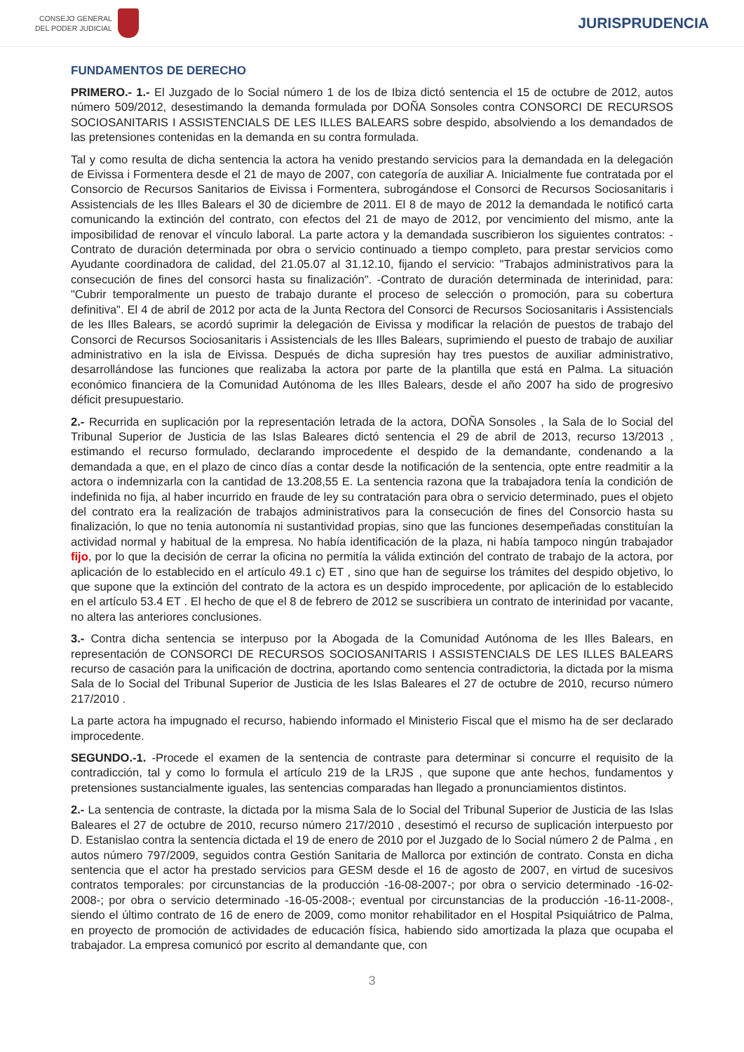CONSEJO GENERAL
DEL PODER JUDICIAL
JURISPRUDENCIA
FUNDAMENTOS DE DERECHO
PRIMERO.- 1.- El Juzgado de lo Social número 1 de los de Ibiza dictó sentencia el 15 de octubre de 2012, autos número 509/2012, desestimando la demanda formulada por DOÑA Sonsoles contra CONSORCI DE RECURSOS SOCIOSANITARIS I ASSISTENCIALS DE LES ILLES BALEARS sobre despido, absolviendo a los demandados de las pretensiones contenidas en la demanda en su contra formulada.
Tal y como resulta de dicha sentencia la actora ha venido prestando servicios para la demandada en la delegación de Eivissa i Formentera desde el 21 de mayo de 2007, con categoría de auxiliar A. Inicialmente fue contratada por el Consorcio de Recursos Sanitarios de Eivissa i Formentera, subrogándose el Consorci de Recursos Sociosanitaris i Assistencials de les Illes Balears el 30 de diciembre de 2011. El 8 de mayo de 2012 la demandada le notificó carta comunicando la extinción del contrato, con efectos del 21 de mayo de 2012, por vencimiento del mismo, ante la imposibilidad de renovar el vínculo laboral. La parte actora y la demandada suscribieron los siguientes contratos: -Contrato de duración determinada por obra o servicio continuado a tiempo completo, para prestar servicios como Ayudante coordinadora de calidad, del 21.05.07 al 31.12.10, fijando el servicio: "Trabajos administrativos para la consecución de fines del consorci hasta su finalización". -Contrato de duración determinada de interinidad, para: "Cubrir temporalmente un puesto de trabajo durante el proceso de selección o promoción, para su cobertura definitiva". El 4 de abril de 2012 por acta de la Junta Rectora del Consorci de Recursos Sociosanitaris i Assistencials de les Illes Balears, se acordó suprimir la delegación de Eivissa y modificar la relación de puestos de trabajo del Consorci de Recursos Sociosanitaris i Assistencials de les Illes Balears, suprimiendo el puesto de trabajo de auxiliar administrativo en la isla de Eivissa. Después de dicha supresión hay tres puestos de auxiliar administrativo, desarrollándose las funciones que realizaba la actora por parte de la plantilla que está en Palma. La situación económico financiera de la Comunidad Autónoma de les Illes Balears, desde el año 2007 ha sido de progresivo déficit presupuestario.
2.- Recurrida en suplicación por la representación letrada de la actora, DOÑA Sonsoles , la Sala de lo Social del Tribunal Superior de Justicia de las Islas Baleares dictó sentencia el 29 de abril de 2013, recurso 13/2013 , estimando el recurso formulado, declarando improcedente el despido de la demandante, condenando a la demandada a que, en el plazo de cinco días a contar desde la notificación de la sentencia, opte entre readmitir a la actora o indemnizarla con la cantidad de 13.208,55 E. La sentencia razona que la trabajadora tenía la condición de indefinida no fija, al haber incurrido en fraude de ley su contratación para obra o servicio determinado, pues el objeto del contrato era la realización de trabajos administrativos para la consecución de fines del Consorcio hasta su finalización, lo que no tenia autonomía ni sustantividad propias, sino que las funciones desempeñadas constituían la actividad normal y habitual de la empresa. No había identificación de la plaza, ni había tampoco ningún trabajador fijo, por lo que la decisión de cerrar la oficina no permitía la válida extinción del contrato de trabajo de la actora, por aplicación de lo establecido en el artículo 49.1 c) ET , sino que han de seguirse los trámites del despido objetivo, lo que supone que la extinción del contrato de la actora es un despido improcedente, por aplicación de lo establecido en el artículo 53.4 ET . El hecho de que el 8 de febrero de 2012 se suscribiera un contrato de interinidad por vacante, no altera las anteriores conclusiones.
3.- Contra dicha sentencia se interpuso por la Abogada de la Comunidad Autónoma de les Illes Balears, en representación de CONSORCI DE RECURSOS SOCIOSANITARIS I ASSISTENCIALS DE LES ILLES BALEARS recurso de casación para la unificación de doctrina, aportando como sentencia contradictoria, la dictada por la misma Sala de lo Social del Tribunal Superior de Justicia de les Islas Baleares el 27 de octubre de 2010, recurso número 217/2010 .
La parte actora ha impugnado el recurso, habiendo informado el Ministerio Fiscal que el mismo ha de ser declarado improcedente.
SEGUNDO.-1. -Procede el examen de la sentencia de contraste para determinar si concurre el requisito de la contradicción, tal y como lo formula el artículo 219 de la LRJS , que supone que ante hechos, fundamentos y pretensiones sustancialmente iguales, las sentencias comparadas han llegado a pronunciamientos distintos.
2.- La sentencia de contraste, la dictada por la misma Sala de lo Social del Tribunal Superior de Justicia de las Islas Baleares el 27 de octubre de 2010, recurso número 217/2010 , desestimó el recurso de suplicación interpuesto por D. Estanislao contra la sentencia dictada el 19 de enero de 2010 por el Juzgado de lo Social número 2 de Palma , en autos número 797/2009, seguidos contra Gestión Sanitaria de Mallorca por extinción de contrato. Consta en dicha sentencia que el actor ha prestado servicios para GESM desde el 16 de agosto de 2007, en virtud de sucesivos contratos temporales: por circunstancias de la producción -16-08-2007-; por obra o servicio determinado -16-02-2008-; por obra o servicio determinado -16-05-2008-; eventual por circunstancias de la producción -16-11-2008-, siendo el último contrato de 16 de enero de 2009, como monitor rehabilitador en el Hospital Psiquiátrico de Palma, en proyecto de promoción de actividades de educación física, habiendo sido amortizada la plaza que ocupaba el trabajador. La empresa comunicó por escrito al demandante que, con
3